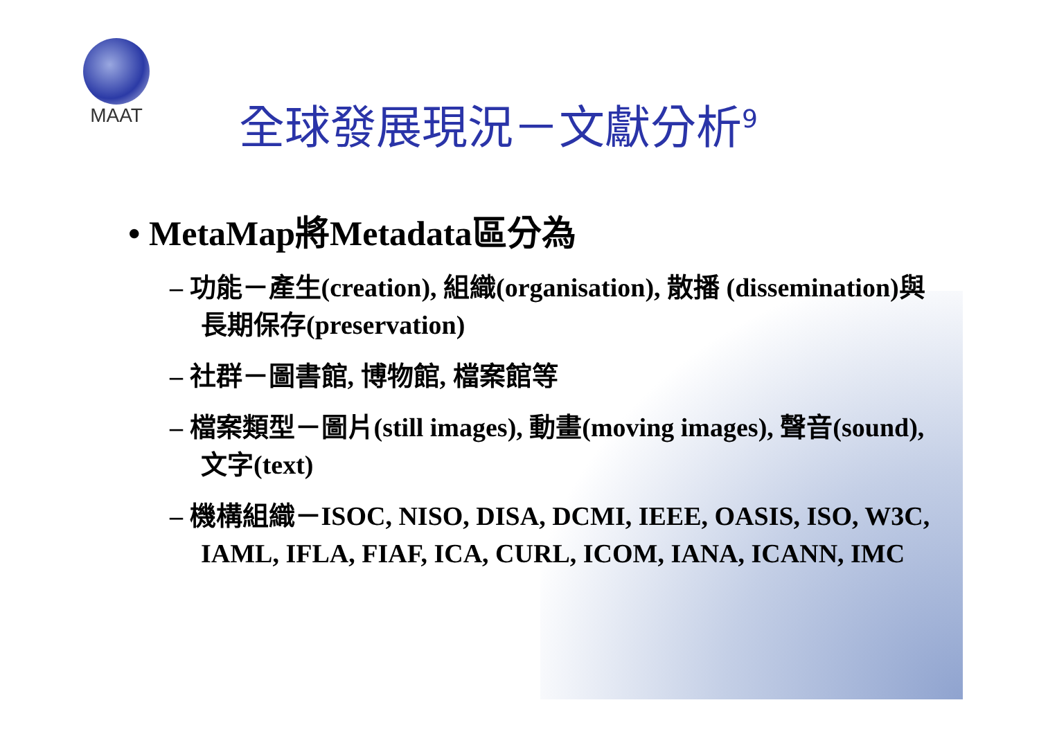MAAT
全球發展現況－文獻分析<sup>9</sup>
• MetaMap將Metadata區分為
– 功能－產生(creation), 組織(organisation), 散播 (dissemination)與長期保存(preservation)
– 社群－圖書館, 博物館, 檔案館等
– 檔案類型－圖片(still images), 動畫(moving images), 聲音(sound), 文字(text)
– 機構組織－ISOC, NISO, DISA, DCMI, IEEE, OASIS, ISO, W3C, IAML, IFLA, FIAF, ICA, CURL, ICOM, IANA, ICANN, IMC